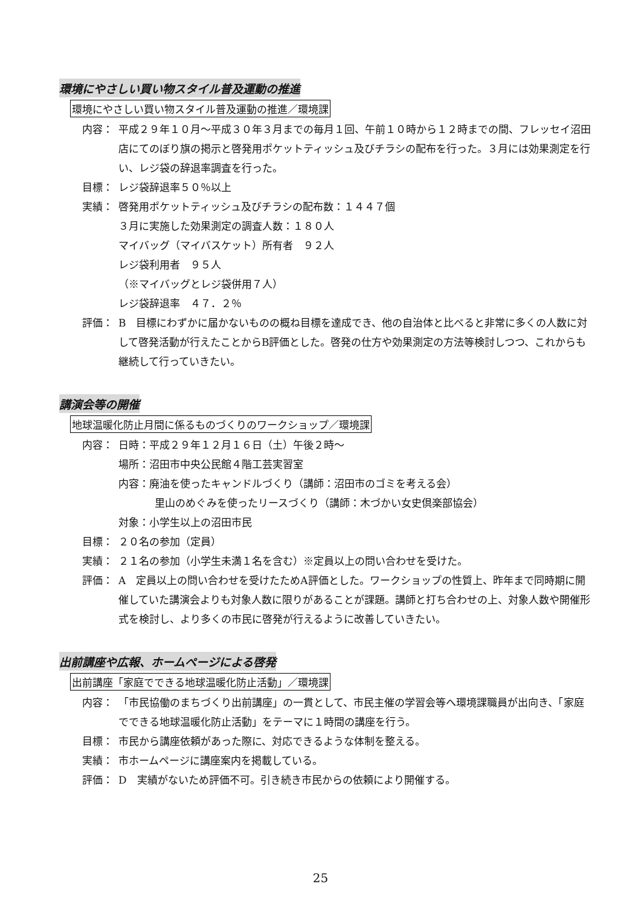環境にやさしい買い物スタイル普及運動の推進
環境にやさしい買い物スタイル普及運動の推進／環境課
内容： 平成２９年１０月～平成３０年３月までの毎月１回、午前１０時から１２時までの間、フレッセイ沼田店にてのぼり旗の掲示と啓発用ポケットティッシュ及びチラシの配布を行った。３月には効果測定を行い、レジ袋の辞退率調査を行った。
目標： レジ袋辞退率５０％以上
実績： 啓発用ポケットティッシュ及びチラシの配布数：１４４７個
３月に実施した効果測定の調査人数：１８０人
マイバッグ（マイバスケット）所有者　９２人
レジ袋利用者　９５人
（※マイバッグとレジ袋併用７人）
レジ袋辞退率　４７．２％
評価： B　目標にわずかに届かないものの概ね目標を達成でき、他の自治体と比べると非常に多くの人数に対して啓発活動が行えたことからB評価とした。啓発の仕方や効果測定の方法等検討しつつ、これからも継続して行っていきたい。
講演会等の開催
地球温暖化防止月間に係るものづくりのワークショップ／環境課
内容： 日時：平成２９年１２月１６日（土）午後２時～
場所：沼田市中央公民館４階工芸実習室
内容：廃油を使ったキャンドルづくり（講師：沼田市のゴミを考える会）
里山のめぐみを使ったリースづくり（講師：木づかい女史倶楽部協会）
対象：小学生以上の沼田市民
目標： ２０名の参加（定員）
実績： ２１名の参加（小学生未満１名を含む）※定員以上の問い合わせを受けた。
評価： A　定員以上の問い合わせを受けたためA評価とした。ワークショップの性質上、昨年まで同時期に開催していた講演会よりも対象人数に限りがあることが課題。講師と打ち合わせの上、対象人数や開催形式を検討し、より多くの市民に啓発が行えるように改善していきたい。
出前講座や広報、ホームページによる啓発
出前講座「家庭でできる地球温暖化防止活動」／環境課
内容： 「市民協働のまちづくり出前講座」の一貫として、市民主催の学習会等へ環境課職員が出向き、「家庭でできる地球温暖化防止活動」をテーマに１時間の講座を行う。
目標： 市民から講座依頼があった際に、対応できるような体制を整える。
実績： 市ホームページに講座案内を掲載している。
評価： D　実績がないため評価不可。引き続き市民からの依頼により開催する。
25